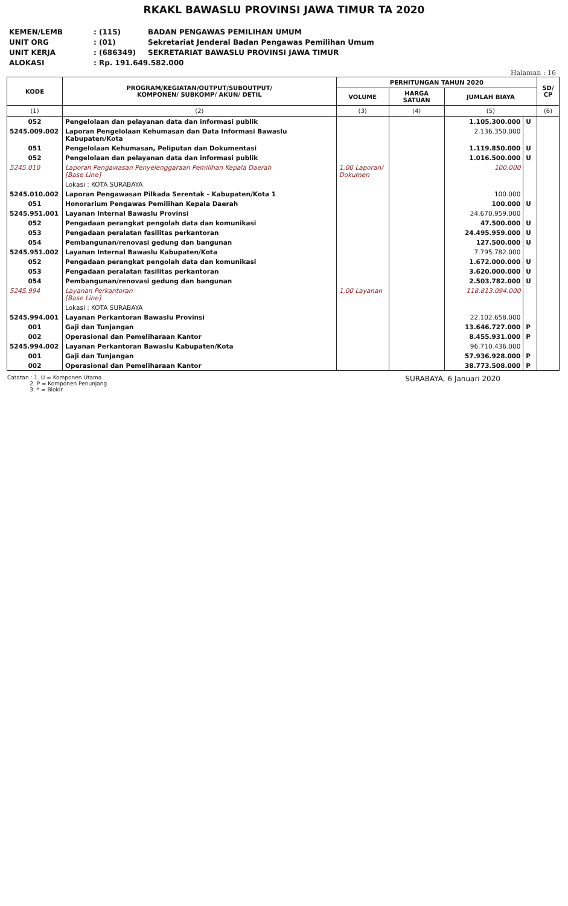RKAKL BAWASLU PROVINSI JAWA TIMUR TA 2020
KEMEN/LEMB: (115) BADAN PENGAWAS PEMILIHAN UMUM
UNIT ORG: (01) Sekretariat Jenderal Badan Pengawas Pemilihan Umum
UNIT KERJA: (686349) SEKRETARIAT BAWASLU PROVINSI JAWA TIMUR
ALOKASI: Rp. 191.649.582.000
Halaman : 16
| KODE | PROGRAM/KEGIATAN/OUTPUT/SUBOUTPUT/ KOMPONEN/ SUBKOMP/ AKUN/ DETIL | PERHITUNGAN TAHUN 2020 | | | | SD/ CP |
| --- | --- | --- | --- | --- | --- | --- |
| | | VOLUME | HARGA SATUAN | JUMLAH BIAYA | | |
| (1) | (2) | (3) | (4) | (5) | | (6) |
| 052 | Pengelolaan dan pelayanan data dan informasi publik | | | 1.105.300.000 | U | |
| 5245.009.002 | Laporan Pengelolaan Kehumasan dan Data Informasi Bawaslu Kabupaten/Kota | | | 2.136.350.000 | | |
| 051 | Pengelolaan Kehumasan, Peliputan dan Dokumentasi | | | 1.119.850.000 | U | |
| 052 | Pengelolaan dan pelayanan data dan informasi publik | | | 1.016.500.000 | U | |
| 5245.010 | Laporan Pengawasan Penyelenggaraan Pemilihan Kepala Daerah [Base Line] | 1,00 Laporan/ Dokumen | | 100.000 | | |
| | Lokasi : KOTA SURABAYA | | | | | |
| 5245.010.002 | Laporan Pengawasan Pilkada Serentak - Kabupaten/Kota 1 | | | 100.000 | | |
| 051 | Honorarium Pengawas Pemilihan Kepala Daerah | | | 100.000 | U | |
| 5245.951.001 | Layanan Internal Bawaslu Provinsi | | | 24.670.959.000 | | |
| 052 | Pengadaan perangkat pengolah data dan komunikasi | | | 47.500.000 | U | |
| 053 | Pengadaan peralatan fasilitas perkantoran | | | 24.495.959.000 | U | |
| 054 | Pembangunan/renovasi gedung dan bangunan | | | 127.500.000 | U | |
| 5245.951.002 | Layanan Internal Bawaslu Kabupaten/Kota | | | 7.795.782.000 | | |
| 052 | Pengadaan perangkat pengolah data dan komunikasi | | | 1.672.000.000 | U | |
| 053 | Pengadaan peralatan fasilitas perkantoran | | | 3.620.000.000 | U | |
| 054 | Pembangunan/renovasi gedung dan bangunan | | | 2.503.782.000 | U | |
| 5245.994 | Layanan Perkantoran [Base Line] | 1,00 Layanan | | 118.813.094.000 | | |
| | Lokasi : KOTA SURABAYA | | | | | |
| 5245.994.001 | Layanan Perkantoran Bawaslu Provinsi | | | 22.102.658.000 | | |
| 001 | Gaji dan Tunjangan | | | 13.646.727.000 | P | |
| 002 | Operasional dan Pemeliharaan Kantor | | | 8.455.931.000 | P | |
| 5245.994.002 | Layanan Perkantoran Bawaslu Kabupaten/Kota | | | 96.710.436.000 | | |
| 001 | Gaji dan Tunjangan | | | 57.936.928.000 | P | |
| 002 | Operasional dan Pemeliharaan Kantor | | | 38.773.508.000 | P | |
Catatan : 1. U = Komponen Utama
2. P = Komponen Penunjang
3. * = Blokir
SURABAYA, 6 Januari 2020